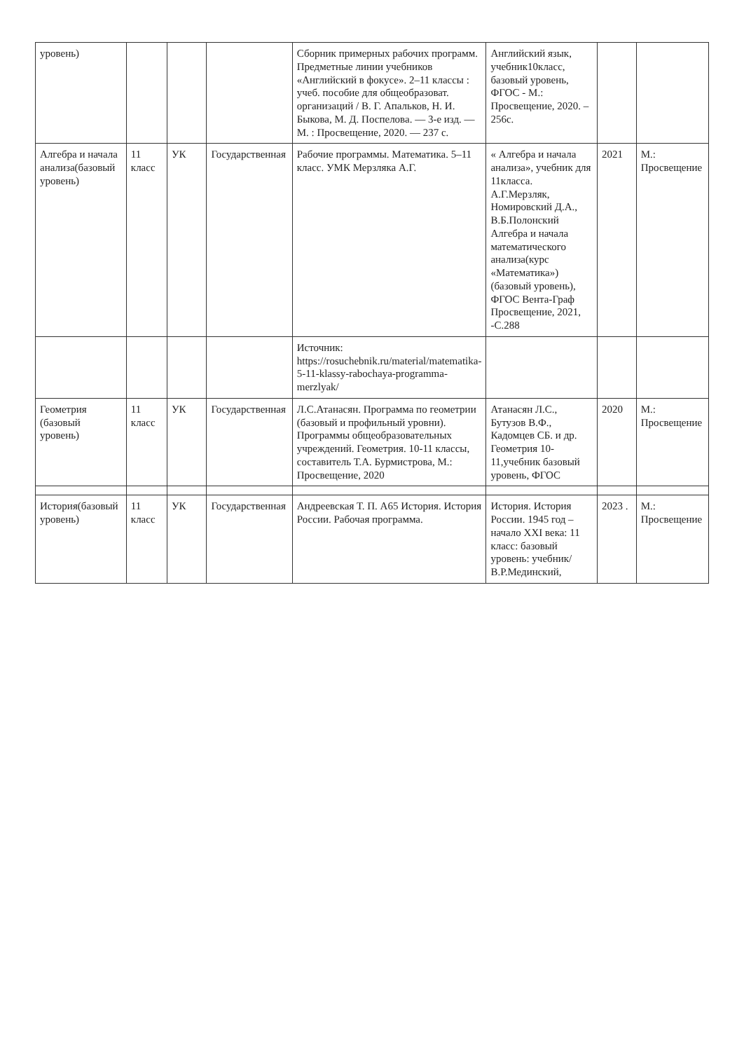| уровень) | | | | Сборник примерных рабочих программ. Предметные линии учебников «Английский в фокусе». 2–11 классы : учеб. пособие для общеобразоват. организаций / В. Г. Апальков, Н. И. Быкова, М. Д. Поспелова. — 3-е изд. — М. : Просвещение, 2020. — 237 с. | Английский язык, учебник10класс, базовый уровень, ФГОС - М.: Просвещение, 2020. – 256с. | | |
| Алгебра и начала анализа(базовый уровень) | 11 класс | УК | Государственная | Рабочие программы. Математика. 5–11 класс. УМК Мерзляка А.Г. | « Алгебра и начала анализа», учебник для 11класса. А.Г.Мерзляк, Номировский Д.А., В.Б.Полонский Алгебра и начала математического анализа(курс «Математика») (базовый уровень), ФГОС Вента-Граф Просвещение, 2021, -С.288 | 2021 | М.: Просвещение |
| | | | | Источник: https://rosuchebnik.ru/material/matematika-5-11-klassy-rabochaya-programma-merzlyak/ | | | |
| Геометрия (базовый уровень) | 11 класс | УК | Государственная | Л.С.Атанасян. Программа по геометрии (базовый и профильный уровни). Программы общеобразовательных учреждений. Геометрия. 10-11 классы, составитель Т.А. Бурмистрова, М.: Просвещение, 2020 | Атанасян Л.С., Бутузов В.Ф., Кадомцев СБ. и др. Геометрия 10-11,учебник базовый уровень, ФГОС | 2020 | М.: Просвещение |
| История(базовый уровень) | 11 класс | УК | Государственная | Андреевская Т. П. А65 История. История России. Рабочая программа. | История. История России. 1945 год – начало XXI века: 11 класс: базовый уровень: учебник/ В.Р.Мединский, | 2023 . | М.: Просвещение |